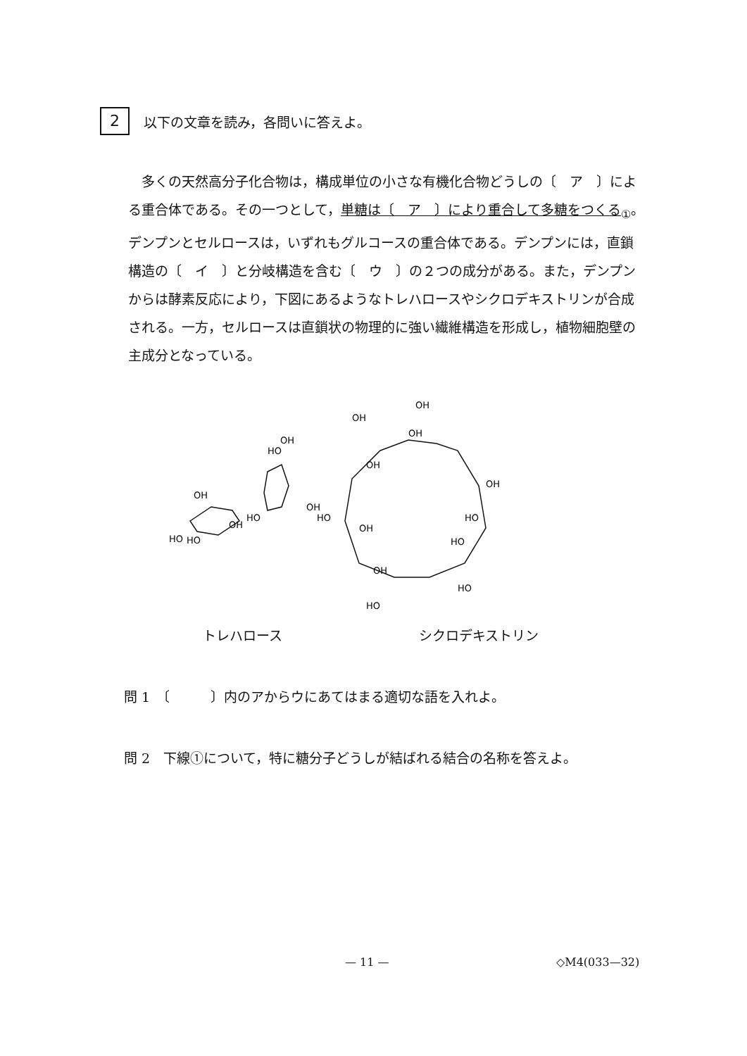2
以下の文章を読み，各問いに答えよ。
多くの天然高分子化合物は，構成単位の小さな有機化合物どうしの〔　ア　〕による重合体である。その一つとして，単糖は〔　ア　〕により重合して多糖をつくる<sub>①</sub>。デンプンとセルロースは，いずれもグルコースの重合体である。デンプンには，直鎖構造の〔　イ　〕と分岐構造を含む〔　ウ　〕の２つの成分がある。また，デンプンからは酵素反応により，下図にあるようなトレハロースやシクロデキストリンが合成される。一方，セルロースは直鎖状の物理的に強い繊維構造を形成し，植物細胞壁の主成分となっている。
OH
HO
HO
OH
HO
HO
OH
OH
OH
OH
OH
OH
OH
HO
OH
HO
OH
HO
HO
HO
トレハロース シクロデキストリン
問 1　〔　　　〕内のアからウにあてはまる適切な語を入れよ。
問 2　下線①について，特に糖分子どうしが結ばれる結合の名称を答えよ。
— 11 — ◇M4(033—32)